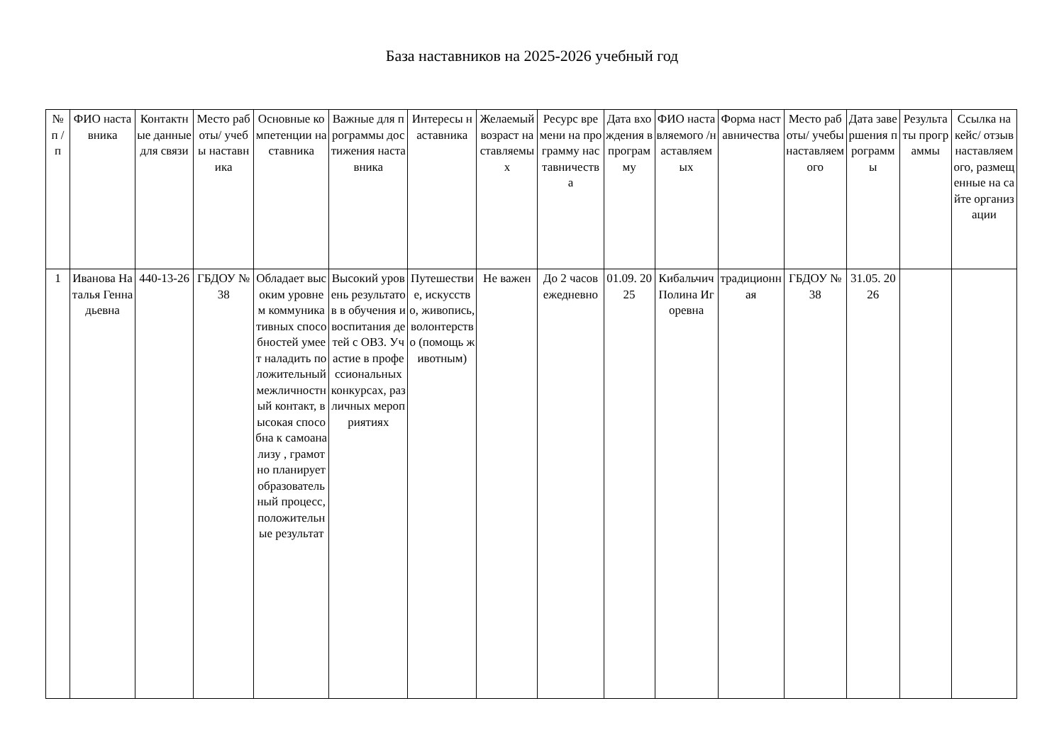База наставников на 2025-2026 учебный год
| № п / п | ФИО наставника | Контактные данные для связи | Место работы/ учебы наставника | Основные компетенции наставника | Важные для программы достижения наставника | Интересы наставника | Желаемый возраст наставляемых | Ресурс времени на программу наставничества | Дата вхождения в программу | ФИО наставляемого /наставляемых | Форма наставничества | Место работы/ учебы наставляемого | Дата завершения программы | Результаты программы | Ссылка на кейс/ отзыв наставляемого, размещенные на сайте организации |
| --- | --- | --- | --- | --- | --- | --- | --- | --- | --- | --- | --- | --- | --- | --- | --- |
| 1 | Иванова Наталья Геннадьевна | 440-13-26 | ГБДОУ № 38 | Обладает высоким уровнем коммуникативных способностей умеет наладить положительный межличностный контакт, высокая способна к самоанализу , грамотно планирует образовательный процесс, положительные результат | Высокий уровень результатов в обучения и воспитания детей с ОВЗ. Участие в профессиональных конкурсах, различных мероприятиях | Путешествие, искусство, живопись, волонтерство (помощь животным) | Не важен | До 2 часов ежедневно | 01.09. 2025 | Кибальчич Полина Игоревна | традиционная | ГБДОУ № 38 | 31.05. 2026 | | |